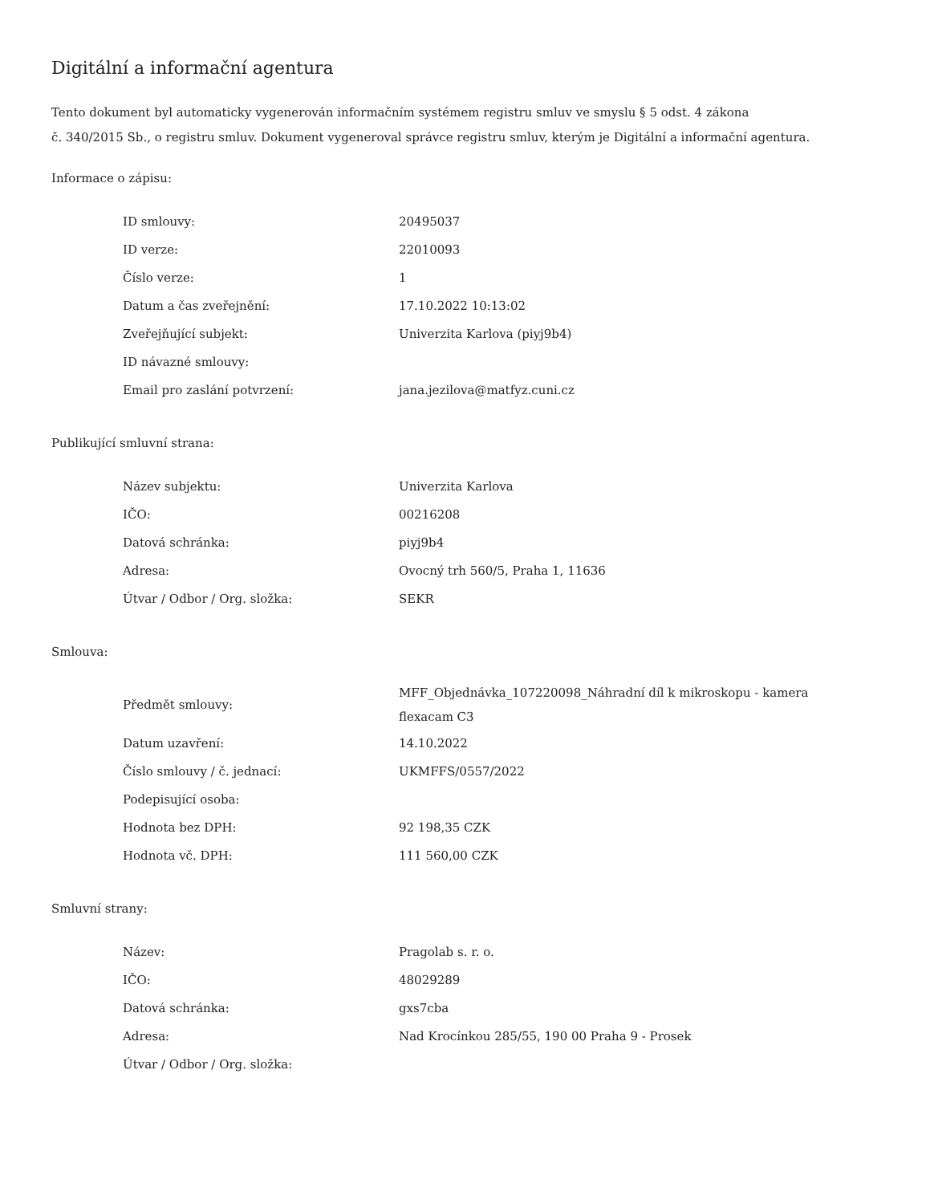Digitální a informační agentura
Tento dokument byl automaticky vygenerován informačním systémem registru smluv ve smyslu § 5 odst. 4 zákona
č. 340/2015 Sb., o registru smluv. Dokument vygeneroval správce registru smluv, kterým je Digitální a informační agentura.
Informace o zápisu:
| ID smlouvy: | 20495037 |
| ID verze: | 22010093 |
| Číslo verze: | 1 |
| Datum a čas zveřejnění: | 17.10.2022 10:13:02 |
| Zveřejňující subjekt: | Univerzita Karlova (piyj9b4) |
| ID návazné smlouvy: | |
| Email pro zaslání potvrzení: | jana.jezilova@matfyz.cuni.cz |
Publikující smluvní strana:
| Název subjektu: | Univerzita Karlova |
| IČO: | 00216208 |
| Datová schránka: | piyj9b4 |
| Adresa: | Ovocný trh 560/5, Praha 1, 11636 |
| Útvar / Odbor / Org. složka: | SEKR |
Smlouva:
| Předmět smlouvy: | MFF_Objednávka_107220098_Náhradní díl k mikroskopu - kamera flexacam C3 |
| Datum uzavření: | 14.10.2022 |
| Číslo smlouvy / č. jednací: | UKMFFS/0557/2022 |
| Podepisující osoba: | |
| Hodnota bez DPH: | 92 198,35 CZK |
| Hodnota vč. DPH: | 111 560,00 CZK |
Smluvní strany:
| Název: | Pragolab s. r. o. |
| IČO: | 48029289 |
| Datová schránka: | gxs7cba |
| Adresa: | Nad Krocínkou 285/55, 190 00 Praha 9 - Prosek |
| Útvar / Odbor / Org. složka: | |